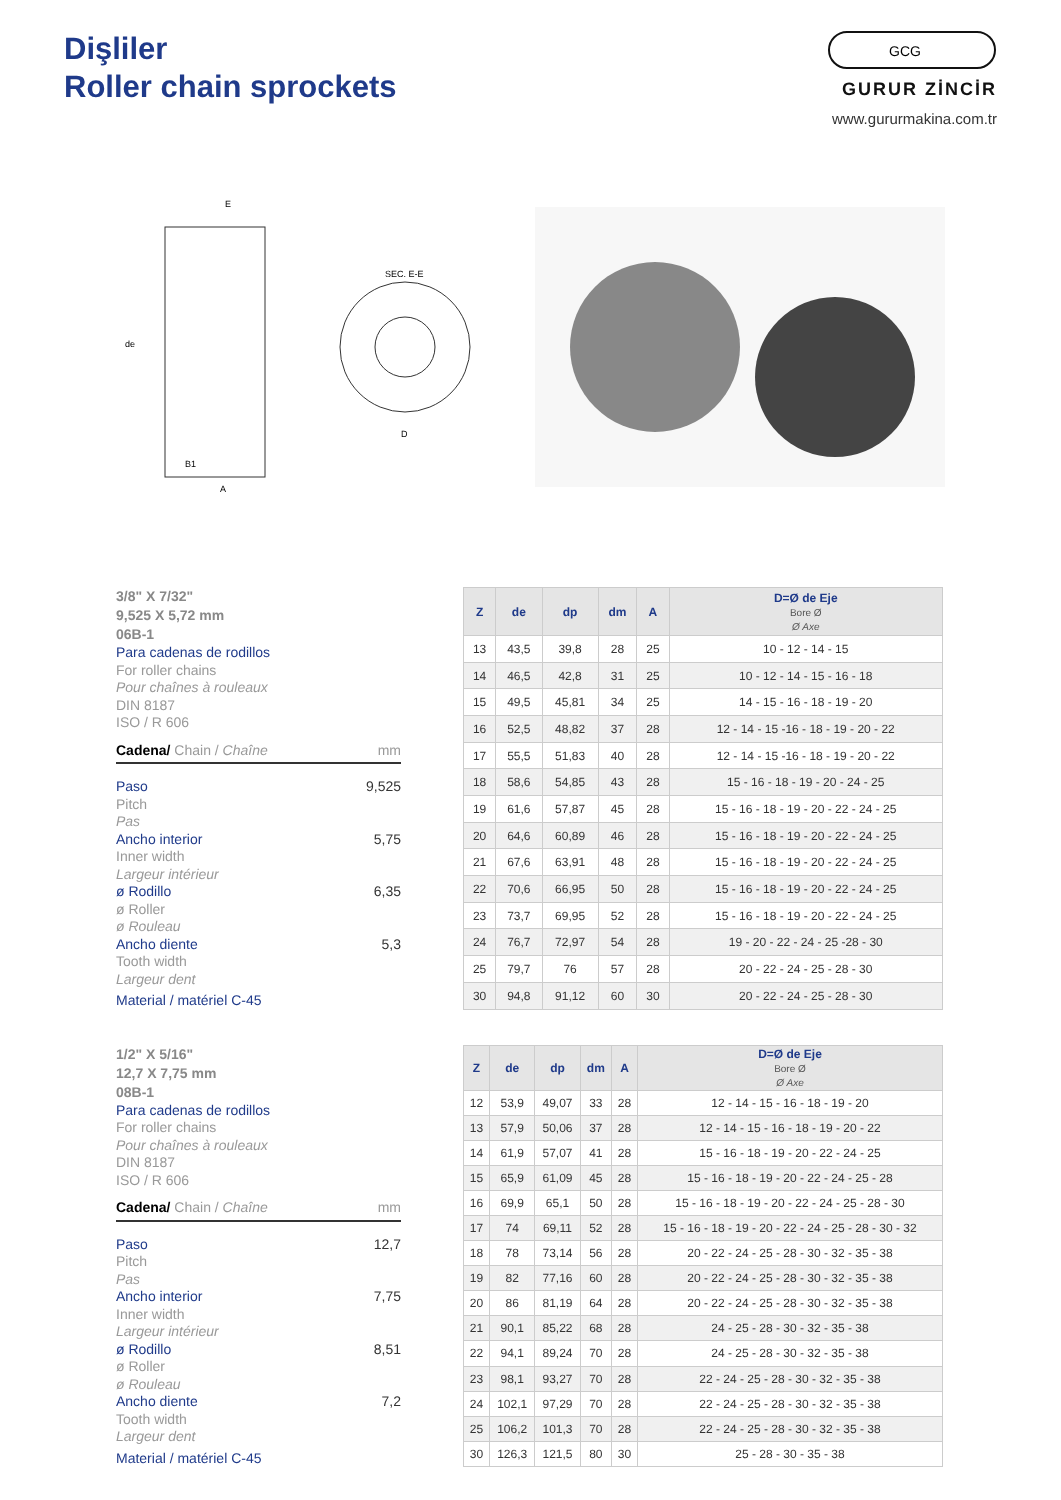Dişliler
Roller chain sprockets
GCG
GURUR ZİNCİR
www.gururmakina.com.tr
E
B1
A
de
SEC. E-E
D
3/8" X 7/32"
9,525 X 5,72 mm
06B-1
Para cadenas de rodillos
For roller chains
Pour chaînes à rouleaux
DIN 8187
ISO / R 606
Cadena/ Chain / Chaîne mm
Paso 9,525
Pitch
Pas
Ancho interior 5,75
Inner width
Largeur intérieur
ø Rodillo 6,35
ø Roller
ø Rouleau
Ancho diente 5,3
Tooth width
Largeur dent
Material / matériel C-45
| Z | de | dp | dm | A | D=Ø de Eje Bore Ø Ø Axe |
| --- | --- | --- | --- | --- | --- |
| 13 | 43,5 | 39,8 | 28 | 25 | 10 - 12 - 14 - 15 |
| 14 | 46,5 | 42,8 | 31 | 25 | 10 - 12 - 14 - 15 - 16 - 18 |
| 15 | 49,5 | 45,81 | 34 | 25 | 14 - 15 - 16 - 18 - 19 - 20 |
| 16 | 52,5 | 48,82 | 37 | 28 | 12 - 14 - 15 -16 - 18 - 19 - 20 - 22 |
| 17 | 55,5 | 51,83 | 40 | 28 | 12 - 14 - 15 -16 - 18 - 19 - 20 - 22 |
| 18 | 58,6 | 54,85 | 43 | 28 | 15 - 16 - 18 - 19 - 20 - 24 - 25 |
| 19 | 61,6 | 57,87 | 45 | 28 | 15 - 16 - 18 - 19 - 20 - 22 - 24 - 25 |
| 20 | 64,6 | 60,89 | 46 | 28 | 15 - 16 - 18 - 19 - 20 - 22 - 24 - 25 |
| 21 | 67,6 | 63,91 | 48 | 28 | 15 - 16 - 18 - 19 - 20 - 22 - 24 - 25 |
| 22 | 70,6 | 66,95 | 50 | 28 | 15 - 16 - 18 - 19 - 20 - 22 - 24 - 25 |
| 23 | 73,7 | 69,95 | 52 | 28 | 15 - 16 - 18 - 19 - 20 - 22 - 24 - 25 |
| 24 | 76,7 | 72,97 | 54 | 28 | 19 - 20 - 22 - 24 - 25 -28 - 30 |
| 25 | 79,7 | 76 | 57 | 28 | 20 - 22 - 24 - 25 - 28 - 30 |
| 30 | 94,8 | 91,12 | 60 | 30 | 20 - 22 - 24 - 25 - 28 - 30 |
1/2" X 5/16"
12,7 X 7,75 mm
08B-1
Para cadenas de rodillos
For roller chains
Pour chaînes à rouleaux
DIN 8187
ISO / R 606
Cadena/ Chain / Chaîne mm
Paso 12,7
Pitch
Pas
Ancho interior 7,75
Inner width
Largeur intérieur
ø Rodillo 8,51
ø Roller
ø Rouleau
Ancho diente 7,2
Tooth width
Largeur dent
Material / matériel C-45
| Z | de | dp | dm | A | D=Ø de Eje Bore Ø Ø Axe |
| --- | --- | --- | --- | --- | --- |
| 12 | 53,9 | 49,07 | 33 | 28 | 12 - 14 - 15 - 16 - 18 - 19 - 20 |
| 13 | 57,9 | 50,06 | 37 | 28 | 12 - 14 - 15 - 16 - 18 - 19 - 20 - 22 |
| 14 | 61,9 | 57,07 | 41 | 28 | 15 - 16 - 18 - 19 - 20 - 22 - 24 - 25 |
| 15 | 65,9 | 61,09 | 45 | 28 | 15 - 16 - 18 - 19 - 20 - 22 - 24 - 25 - 28 |
| 16 | 69,9 | 65,1 | 50 | 28 | 15 - 16 - 18 - 19 - 20 - 22 - 24 - 25 - 28 - 30 |
| 17 | 74 | 69,11 | 52 | 28 | 15 - 16 - 18 - 19 - 20 - 22 - 24 - 25 - 28 - 30 - 32 |
| 18 | 78 | 73,14 | 56 | 28 | 20 - 22 - 24 - 25 - 28 - 30 - 32 - 35 - 38 |
| 19 | 82 | 77,16 | 60 | 28 | 20 - 22 - 24 - 25 - 28 - 30 - 32 - 35 - 38 |
| 20 | 86 | 81,19 | 64 | 28 | 20 - 22 - 24 - 25 - 28 - 30 - 32 - 35 - 38 |
| 21 | 90,1 | 85,22 | 68 | 28 | 24 - 25 - 28 - 30 - 32 - 35 - 38 |
| 22 | 94,1 | 89,24 | 70 | 28 | 24 - 25 - 28 - 30 - 32 - 35 - 38 |
| 23 | 98,1 | 93,27 | 70 | 28 | 22 - 24 - 25 - 28 - 30 - 32 - 35 - 38 |
| 24 | 102,1 | 97,29 | 70 | 28 | 22 - 24 - 25 - 28 - 30 - 32 - 35 - 38 |
| 25 | 106,2 | 101,3 | 70 | 28 | 22 - 24 - 25 - 28 - 30 - 32 - 35 - 38 |
| 30 | 126,3 | 121,5 | 80 | 30 | 25 - 28 - 30 - 35 - 38 |